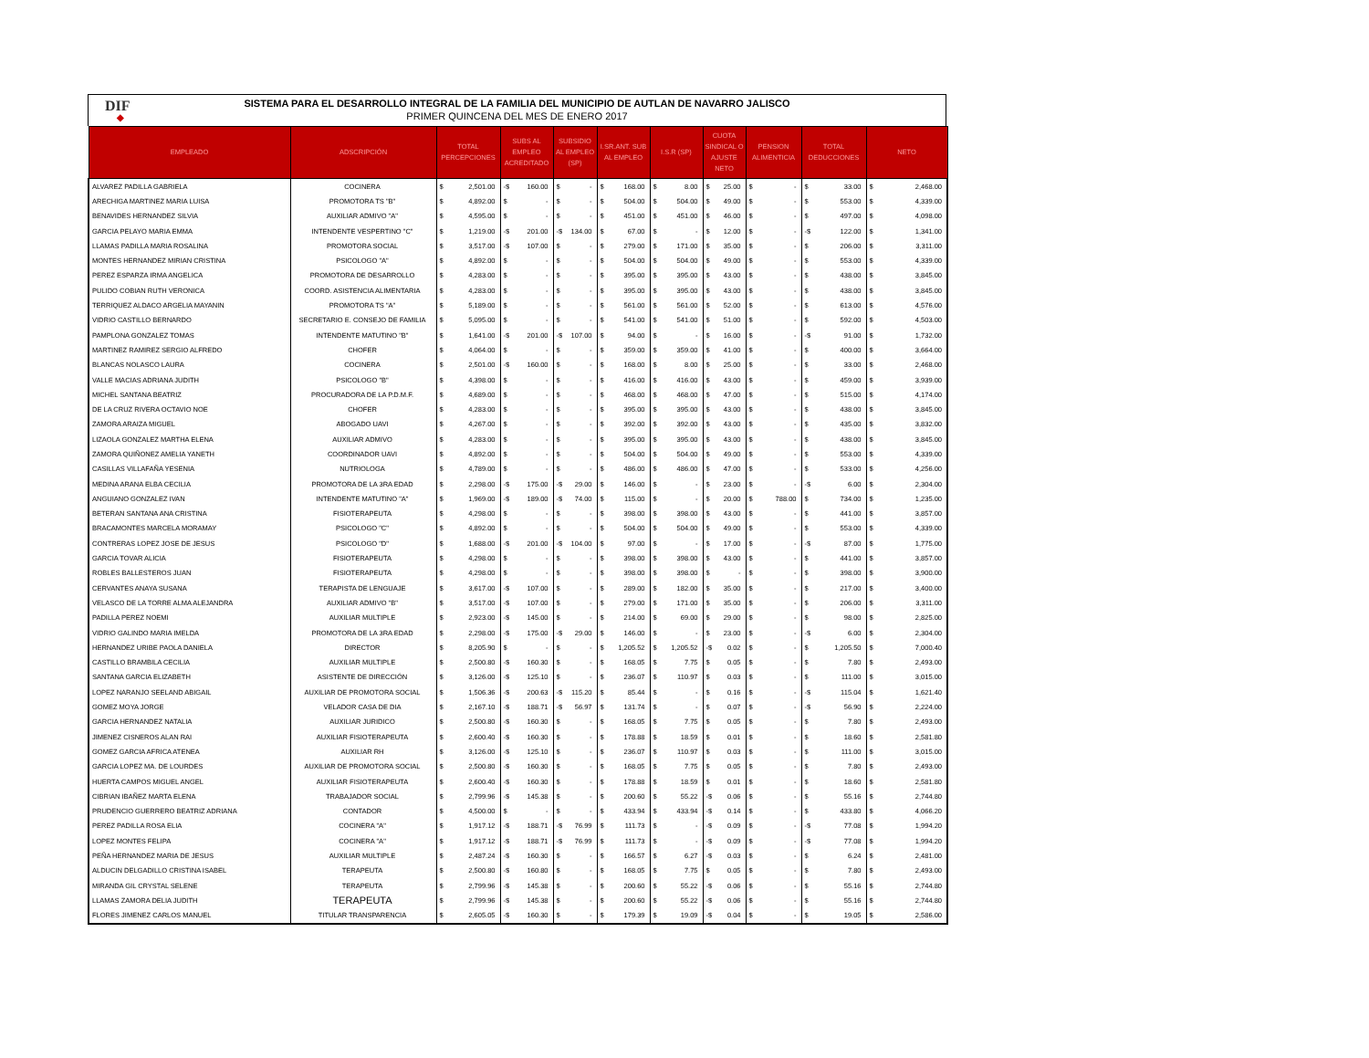DIF
◆
SISTEMA PARA EL DESARROLLO INTEGRAL DE LA FAMILIA DEL MUNICIPIO DE AUTLAN DE NAVARRO JALISCO
PRIMER QUINCENA DEL MES DE ENERO 2017
| EMPLEADO | ADSCRIPCIÓN | TOTAL PERCEPCIONES | SUBS AL EMPLEO ACREDITADO | SUBSIDIO AL EMPLEO (SP) | I.SR.ANT. SUB AL EMPLEO | I.S.R (SP) | CUOTA SINDICAL O AJUSTE NETO | PENSION ALIMENTICIA | TOTAL DEDUCCIONES | NETO |
| --- | --- | --- | --- | --- | --- | --- | --- | --- | --- | --- |
| ALVAREZ PADILLA GABRIELA | COCINERA | $ 2,501.00 | -$ 160.00 | $ - | $ 168.00 | $ 8.00 | $ 25.00 | $ - | $ 33.00 | $ 2,468.00 |
| ARECHIGA MARTINEZ MARIA LUISA | PROMOTORA TS "B" | $ 4,892.00 | $ - | $ - | $ 504.00 | $ 504.00 | $ 49.00 | $ - | $ 553.00 | $ 4,339.00 |
| BENAVIDES HERNANDEZ SILVIA | AUXILIAR ADMIVO "A" | $ 4,595.00 | $ - | $ - | $ 451.00 | $ 451.00 | $ 46.00 | $ - | $ 497.00 | $ 4,098.00 |
| GARCIA PELAYO MARIA EMMA | INTENDENTE VESPERTINO "C" | $ 1,219.00 | -$ 201.00 | -$ 134.00 | $ 67.00 | $ - | $ 12.00 | $ - | -$ 122.00 | $ 1,341.00 |
| LLAMAS PADILLA MARIA ROSALINA | PROMOTORA SOCIAL | $ 3,517.00 | -$ 107.00 | $ - | $ 279.00 | $ 171.00 | $ 35.00 | $ - | $ 206.00 | $ 3,311.00 |
| MONTES HERNANDEZ MIRIAN CRISTINA | PSICOLOGO "A" | $ 4,892.00 | $ - | $ - | $ 504.00 | $ 504.00 | $ 49.00 | $ - | $ 553.00 | $ 4,339.00 |
| PEREZ ESPARZA IRMA ANGELICA | PROMOTORA DE DESARROLLO | $ 4,283.00 | $ - | $ - | $ 395.00 | $ 395.00 | $ 43.00 | $ - | $ 438.00 | $ 3,845.00 |
| PULIDO COBIAN RUTH VERONICA | COORD. ASISTENCIA ALIMENTARIA | $ 4,283.00 | $ - | $ - | $ 395.00 | $ 395.00 | $ 43.00 | $ - | $ 438.00 | $ 3,845.00 |
| TERRIQUEZ ALDACO ARGELIA MAYANIN | PROMOTORA TS "A" | $ 5,189.00 | $ - | $ - | $ 561.00 | $ 561.00 | $ 52.00 | $ - | $ 613.00 | $ 4,576.00 |
| VIDRIO CASTILLO BERNARDO | SECRETARIO E. CONSEJO DE FAMILIA | $ 5,095.00 | $ - | $ - | $ 541.00 | $ 541.00 | $ 51.00 | $ - | $ 592.00 | $ 4,503.00 |
| PAMPLONA GONZALEZ TOMAS | INTENDENTE MATUTINO "B" | $ 1,641.00 | -$ 201.00 | -$ 107.00 | $ 94.00 | $ - | $ 16.00 | $ - | -$ 91.00 | $ 1,732.00 |
| MARTINEZ RAMIREZ SERGIO ALFREDO | CHOFER | $ 4,064.00 | $ - | $ - | $ 359.00 | $ 359.00 | $ 41.00 | $ - | $ 400.00 | $ 3,664.00 |
| BLANCAS NOLASCO LAURA | COCINERA | $ 2,501.00 | -$ 160.00 | $ - | $ 168.00 | $ 8.00 | $ 25.00 | $ - | $ 33.00 | $ 2,468.00 |
| VALLE MACIAS ADRIANA JUDITH | PSICOLOGO "B" | $ 4,398.00 | $ - | $ - | $ 416.00 | $ 416.00 | $ 43.00 | $ - | $ 459.00 | $ 3,939.00 |
| MICHEL SANTANA BEATRIZ | PROCURADORA DE LA P.D.M.F. | $ 4,689.00 | $ - | $ - | $ 468.00 | $ 468.00 | $ 47.00 | $ - | $ 515.00 | $ 4,174.00 |
| DE LA CRUZ RIVERA OCTAVIO NOE | CHOFER | $ 4,283.00 | $ - | $ - | $ 395.00 | $ 395.00 | $ 43.00 | $ - | $ 438.00 | $ 3,845.00 |
| ZAMORA ARAIZA MIGUEL | ABOGADO UAVI | $ 4,267.00 | $ - | $ - | $ 392.00 | $ 392.00 | $ 43.00 | $ - | $ 435.00 | $ 3,832.00 |
| LIZAOLA GONZALEZ MARTHA ELENA | AUXILIAR ADMIVO | $ 4,283.00 | $ - | $ - | $ 395.00 | $ 395.00 | $ 43.00 | $ - | $ 438.00 | $ 3,845.00 |
| ZAMORA QUIÑONEZ AMELIA YANETH | COORDINADOR UAVI | $ 4,892.00 | $ - | $ - | $ 504.00 | $ 504.00 | $ 49.00 | $ - | $ 553.00 | $ 4,339.00 |
| CASILLAS VILLAFAÑA YESENIA | NUTRIOLOGA | $ 4,789.00 | $ - | $ - | $ 486.00 | $ 486.00 | $ 47.00 | $ - | $ 533.00 | $ 4,256.00 |
| MEDINA ARANA ELBA CECILIA | PROMOTORA DE LA 3RA EDAD | $ 2,298.00 | -$ 175.00 | -$ 29.00 | $ 146.00 | $ - | $ 23.00 | $ - | -$ 6.00 | $ 2,304.00 |
| ANGUIANO GONZALEZ IVAN | INTENDENTE MATUTINO "A" | $ 1,969.00 | -$ 189.00 | -$ 74.00 | $ 115.00 | $ - | $ 20.00 | $ 788.00 | $ 734.00 | $ 1,235.00 |
| BETERAN SANTANA ANA CRISTINA | FISIOTERAPEUTA | $ 4,298.00 | $ - | $ - | $ 398.00 | $ 398.00 | $ 43.00 | $ - | $ 441.00 | $ 3,857.00 |
| BRACAMONTES MARCELA MORAMAY | PSICOLOGO "C" | $ 4,892.00 | $ - | $ - | $ 504.00 | $ 504.00 | $ 49.00 | $ - | $ 553.00 | $ 4,339.00 |
| CONTRERAS LOPEZ JOSE DE JESUS | PSICOLOGO "D" | $ 1,688.00 | -$ 201.00 | -$ 104.00 | $ 97.00 | $ - | $ 17.00 | $ - | -$ 87.00 | $ 1,775.00 |
| GARCIA TOVAR ALICIA | FISIOTERAPEUTA | $ 4,298.00 | $ - | $ - | $ 398.00 | $ 398.00 | $ 43.00 | $ - | $ 441.00 | $ 3,857.00 |
| ROBLES BALLESTEROS JUAN | FISIOTERAPEUTA | $ 4,298.00 | $ - | $ - | $ 398.00 | $ 398.00 | $ - | $ - | $ 398.00 | $ 3,900.00 |
| CERVANTES ANAYA SUSANA | TERAPISTA DE LENGUAJE | $ 3,617.00 | -$ 107.00 | $ - | $ 289.00 | $ 182.00 | $ 35.00 | $ - | $ 217.00 | $ 3,400.00 |
| VELASCO DE LA TORRE ALMA ALEJANDRA | AUXILIAR ADMIVO "B" | $ 3,517.00 | -$ 107.00 | $ - | $ 279.00 | $ 171.00 | $ 35.00 | $ - | $ 206.00 | $ 3,311.00 |
| PADILLA PEREZ NOEMI | AUXILIAR MULTIPLE | $ 2,923.00 | -$ 145.00 | $ - | $ 214.00 | $ 69.00 | $ 29.00 | $ - | $ 98.00 | $ 2,825.00 |
| VIDRIO GALINDO MARIA IMELDA | PROMOTORA DE LA 3RA EDAD | $ 2,298.00 | -$ 175.00 | -$ 29.00 | $ 146.00 | $ - | $ 23.00 | $ - | -$ 6.00 | $ 2,304.00 |
| HERNANDEZ URIBE PAOLA DANIELA | DIRECTOR | $ 8,205.90 | $ - | $ - | $ 1,205.52 | $ 1,205.52 | -$ 0.02 | $ - | $ 1,205.50 | $ 7,000.40 |
| CASTILLO BRAMBILA CECILIA | AUXILIAR MULTIPLE | $ 2,500.80 | -$ 160.30 | $ - | $ 168.05 | $ 7.75 | $ 0.05 | $ - | $ 7.80 | $ 2,493.00 |
| SANTANA GARCIA ELIZABETH | ASISTENTE DE DIRECCIÓN | $ 3,126.00 | -$ 125.10 | $ - | $ 236.07 | $ 110.97 | $ 0.03 | $ - | $ 111.00 | $ 3,015.00 |
| LOPEZ NARANJO SEELAND ABIGAIL | AUXILIAR DE PROMOTORA SOCIAL | $ 1,506.36 | -$ 200.63 | -$ 115.20 | $ 85.44 | $ - | $ 0.16 | $ - | -$ 115.04 | $ 1,621.40 |
| GOMEZ MOYA JORGE | VELADOR CASA DE DIA | $ 2,167.10 | -$ 188.71 | -$ 56.97 | $ 131.74 | $ - | $ 0.07 | $ - | -$ 56.90 | $ 2,224.00 |
| GARCIA HERNANDEZ NATALIA | AUXILIAR JURIDICO | $ 2,500.80 | -$ 160.30 | $ - | $ 168.05 | $ 7.75 | $ 0.05 | $ - | $ 7.80 | $ 2,493.00 |
| JIMENEZ CISNEROS ALAN RAI | AUXILIAR FISIOTERAPEUTA | $ 2,600.40 | -$ 160.30 | $ - | $ 178.88 | $ 18.59 | $ 0.01 | $ - | $ 18.60 | $ 2,581.80 |
| GOMEZ GARCIA AFRICA ATENEA | AUXILIAR RH | $ 3,126.00 | -$ 125.10 | $ - | $ 236.07 | $ 110.97 | $ 0.03 | $ - | $ 111.00 | $ 3,015.00 |
| GARCIA LOPEZ MA. DE LOURDES | AUXILIAR DE PROMOTORA SOCIAL | $ 2,500.80 | -$ 160.30 | $ - | $ 168.05 | $ 7.75 | $ 0.05 | $ - | $ 7.80 | $ 2,493.00 |
| HUERTA CAMPOS MIGUEL ANGEL | AUXILIAR FISIOTERAPEUTA | $ 2,600.40 | -$ 160.30 | $ - | $ 178.88 | $ 18.59 | $ 0.01 | $ - | $ 18.60 | $ 2,581.80 |
| CIBRIAN IBAÑEZ MARTA ELENA | TRABAJADOR SOCIAL | $ 2,799.96 | -$ 145.38 | $ - | $ 200.60 | $ 55.22 | -$ 0.06 | $ - | $ 55.16 | $ 2,744.80 |
| PRUDENCIO GUERRERO BEATRIZ ADRIANA | CONTADOR | $ 4,500.00 | $ - | $ - | $ 433.94 | $ 433.94 | -$ 0.14 | $ - | $ 433.80 | $ 4,066.20 |
| PEREZ PADILLA ROSA ELIA | COCINERA "A" | $ 1,917.12 | -$ 188.71 | -$ 76.99 | $ 111.73 | $ - | -$ 0.09 | $ - | -$ 77.08 | $ 1,994.20 |
| LOPEZ MONTES FELIPA | COCINERA "A" | $ 1,917.12 | -$ 188.71 | -$ 76.99 | $ 111.73 | $ - | -$ 0.09 | $ - | -$ 77.08 | $ 1,994.20 |
| PEÑA HERNANDEZ MARIA DE JESUS | AUXILIAR MULTIPLE | $ 2,487.24 | -$ 160.30 | $ - | $ 166.57 | $ 6.27 | -$ 0.03 | $ - | $ 6.24 | $ 2,481.00 |
| ALDUCIN DELGADILLO CRISTINA ISABEL | TERAPEUTA | $ 2,500.80 | -$ 160.80 | $ - | $ 168.05 | $ 7.75 | $ 0.05 | $ - | $ 7.80 | $ 2,493.00 |
| MIRANDA GIL CRYSTAL SELENE | TERAPEUTA | $ 2,799.96 | -$ 145.38 | $ - | $ 200.60 | $ 55.22 | -$ 0.06 | $ - | $ 55.16 | $ 2,744.80 |
| LLAMAS ZAMORA DELIA JUDITH | TERAPEUTA | $ 2,799.96 | -$ 145.38 | $ - | $ 200.60 | $ 55.22 | -$ 0.06 | $ - | $ 55.16 | $ 2,744.80 |
| FLORES JIMENEZ CARLOS MANUEL | TITULAR TRANSPARENCIA | $ 2,605.05 | -$ 160.30 | $ - | $ 179.39 | $ 19.09 | -$ 0.04 | $ - | $ 19.05 | $ 2,586.00 |